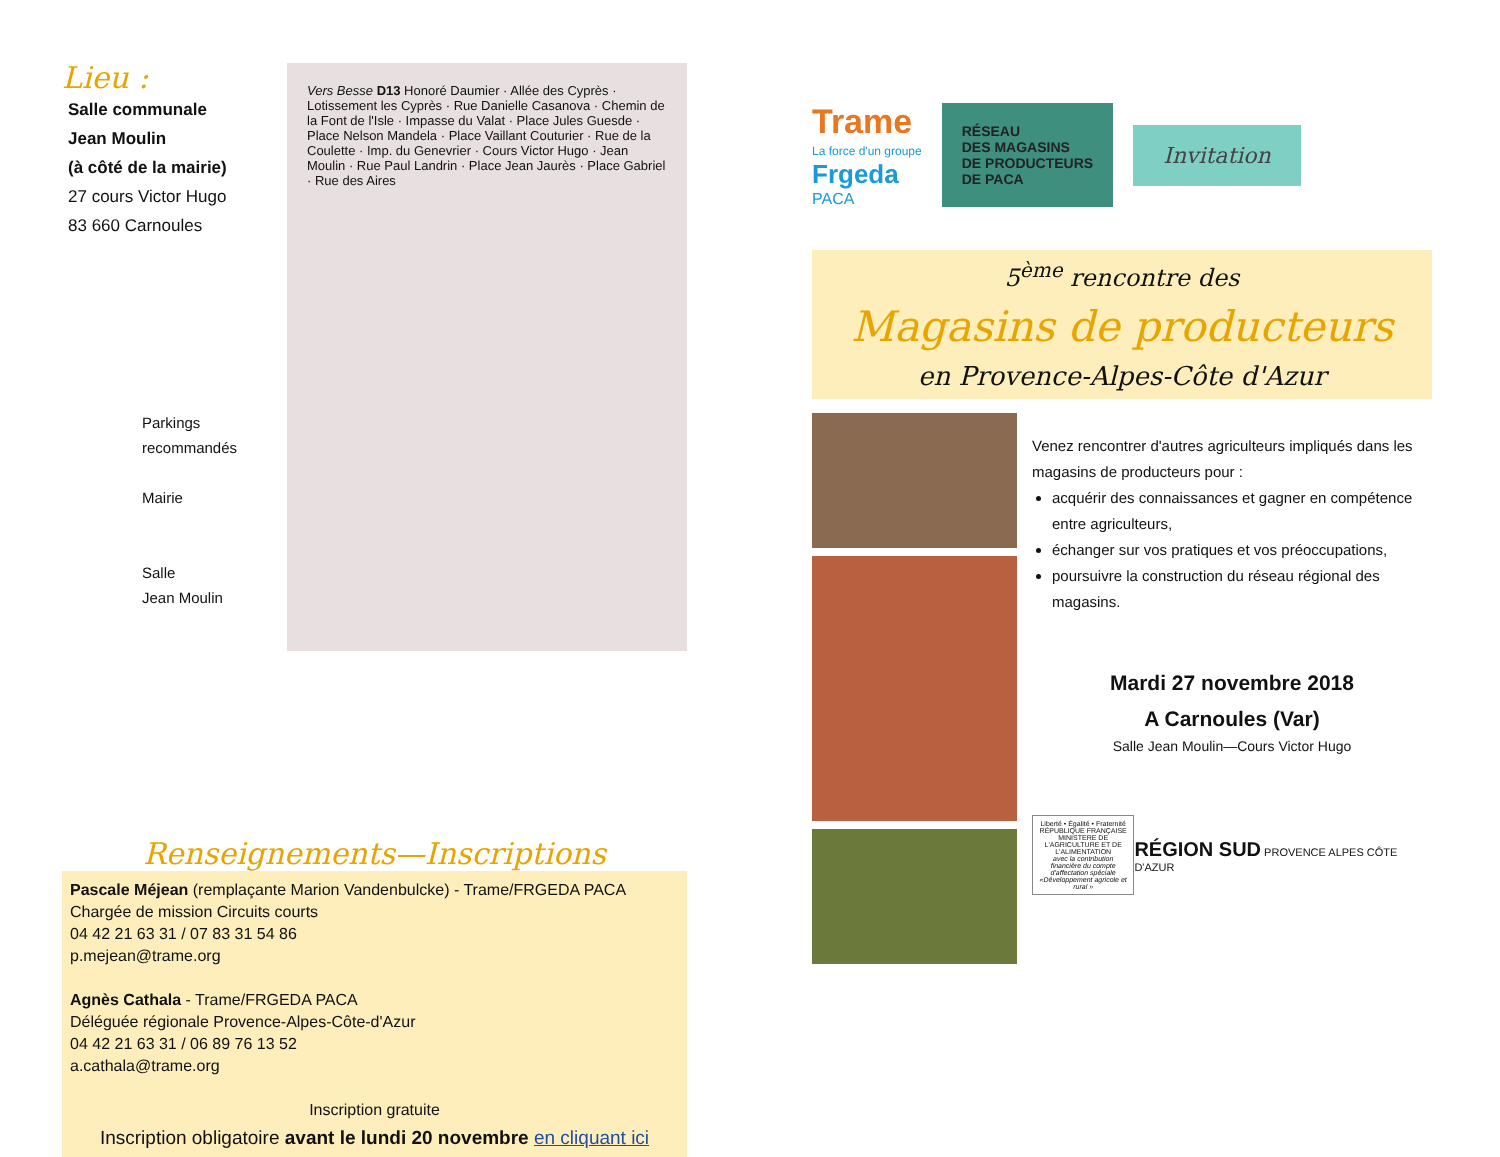Lieu :
Salle communale
Jean Moulin
(à côté de la mairie)
27 cours Victor Hugo
83 660 Carnoules
Vers Besse D13 Honoré Daumier · Allée des Cyprès · Lotissement les Cyprès · Rue Danielle Casanova · Chemin de la Font de l'Isle · Impasse du Valat · Place Jules Guesde · Place Nelson Mandela · Place Vaillant Couturier · Rue de la Coulette · Imp. du Genevrier · Cours Victor Hugo · Jean Moulin · Rue Paul Landrin · Place Jean Jaurès · Place Gabriel · Rue des Aires
Parkings
recommandés
Mairie
Salle
Jean Moulin
Renseignements—Inscriptions
Pascale Méjean (remplaçante Marion Vandenbulcke) - Trame/FRGEDA PACA
Chargée de mission Circuits courts
04 42 21 63 31 / 07 83 31 54 86
p.mejean@trame.org
Agnès Cathala - Trame/FRGEDA PACA
Déléguée régionale Provence-Alpes-Côte-d'Azur
04 42 21 63 31 / 06 89 76 13 52
a.cathala@trame.org
Inscription gratuite
Inscription obligatoire avant le lundi 20 novembre en cliquant ici
Trame
La force d'un groupe
Frgeda
PACA
RÉSEAU
DES MAGASINS
DE PRODUCTEURS
DE PACA
Invitation
5<sup>ème</sup> rencontre des
Magasins de producteurs
en Provence-Alpes-Côte d'Azur
Venez rencontrer d'autres agriculteurs impliqués dans les magasins de producteurs pour :
acquérir des connaissances et gagner en compétence entre agriculteurs,
échanger sur vos pratiques et vos préoccupations,
poursuivre la construction du réseau régional des magasins.
Mardi 27 novembre 2018
A Carnoules (Var)
Salle Jean Moulin—Cours Victor Hugo
Liberté • Égalité • Fraternité
RÉPUBLIQUE FRANÇAISE
MINISTERE DE L'AGRICULTURE ET DE L'ALIMENTATION
avec la contribution financière du compte d'affectation spéciale «Développement agricole et rural »
RÉGION SUD PROVENCE ALPES CÔTE D'AZUR